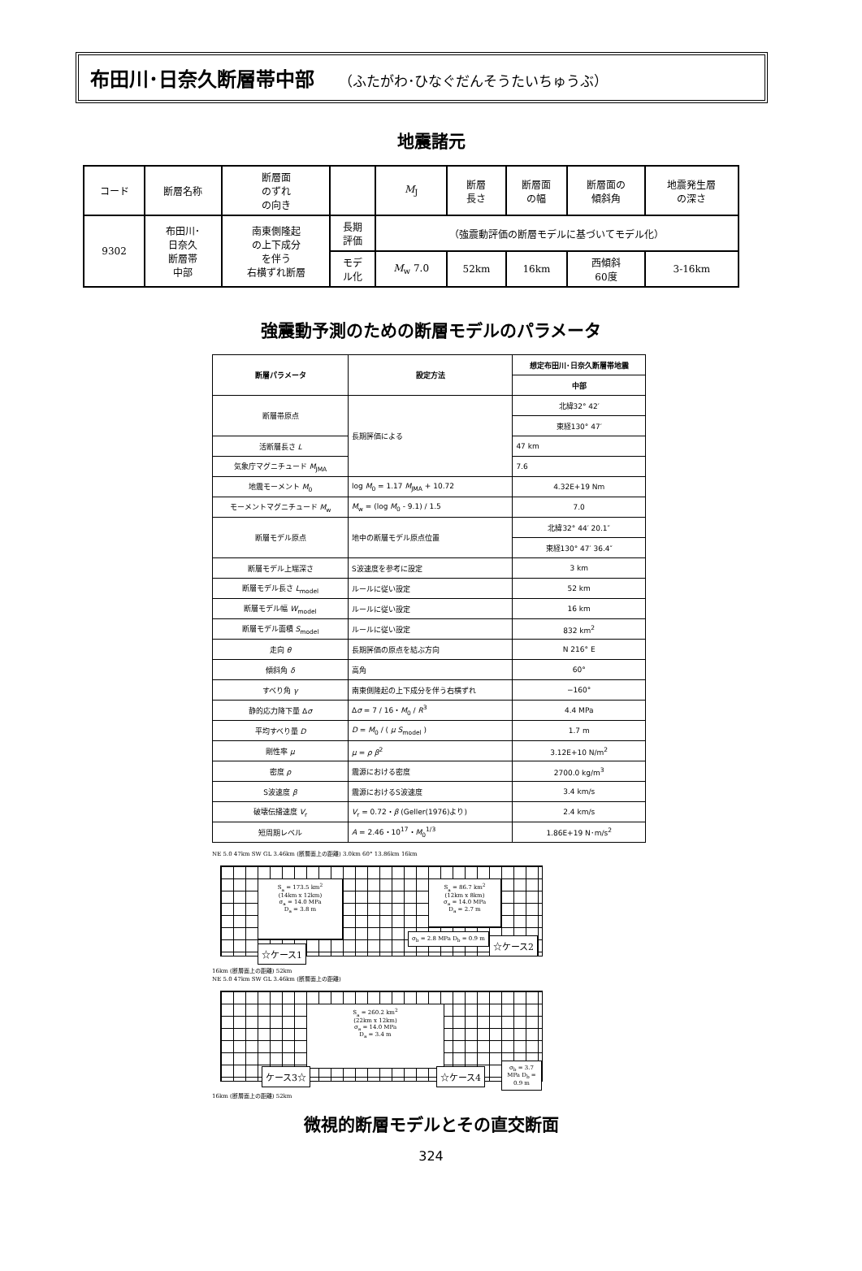布田川･日奈久断層帯中部 （ふたがわ･ひなぐだんそうたいちゅうぶ）
地震諸元
| コード | 断層名称 | 断層面 のずれ の向き | | M<sub>J</sub> | 断層 長さ | 断層面 の幅 | 断層面の 傾斜角 | 地震発生層 の深さ |
| --- | --- | --- | --- | --- | --- | --- | --- | --- |
| 9302 | 布田川･ 日奈久 断層帯 中部 | 南東側隆起 の上下成分 を伴う 右横ずれ断層 | 長期 評価 | （強震動評価の断層モデルに基づいてモデル化） | | | | |
| | | | モデ ル化 | M<sub>w</sub> 7.0 | 52km | 16km | 西傾斜 60度 | 3-16km |
強震動予測のための断層モデルのパラメータ
| 断層パラメータ | 設定方法 | 想定布田川･日奈久断層帯地震 |
| --- | --- | --- |
| | | 中部 |
| 断層帯原点 | 長期評価による | 北緯32° 42′ |
| | | 東経130° 47′ |
| 活断層長さ L | | 47 km |
| 気象庁マグニチュード M<sub>JMA</sub> | | 7.6 |
| 地震モーメント M<sub>0</sub> | log M<sub>0</sub> = 1.17 M<sub>JMA</sub> + 10.72 | 4.32E+19 Nm |
| モーメントマグニチュード M<sub>w</sub> | M<sub>w</sub> = (log M<sub>0</sub> - 9.1) / 1.5 | 7.0 |
| 断層モデル原点 | 地中の断層モデル原点位置 | 北緯32° 44′ 20.1″ |
| | | 東経130° 47′ 36.4″ |
| 断層モデル上端深さ | S波速度を参考に設定 | 3 km |
| 断層モデル長さ L<sub>model</sub> | ルールに従い設定 | 52 km |
| 断層モデル幅 W<sub>model</sub> | ルールに従い設定 | 16 km |
| 断層モデル面積 S<sub>model</sub> | ルールに従い設定 | 832 km<sup>2</sup> |
| 走向 θ | 長期評価の原点を結ぶ方向 | N 216° E |
| 傾斜角 δ | 高角 | 60° |
| すべり角 γ | 南東側隆起の上下成分を伴う右横ずれ | −160° |
| 静的応力降下量 Δ σ | Δ σ = 7 / 16・ M<sub>0</sub> / R<sup>3</sup> | 4.4 MPa |
| 平均すべり量 D | D = M<sub>0</sub> / ( μ S<sub>model</sub> ) | 1.7 m |
| 剛性率 μ | μ = ρ β<sup>2</sup> | 3.12E+10 N/m<sup>2</sup> |
| 密度 ρ | 震源における密度 | 2700.0 kg/m<sup>3</sup> |
| S波速度 β | 震源におけるS波速度 | 3.4 km/s |
| 破壊伝播速度 V<sub>r</sub> | V<sub>r</sub> = 0.72・ β (Geller(1976)より) | 2.4 km/s |
| 短周期レベル | A = 2.46・10<sup>17</sup>・ M<sub>0</sub><sup>1/3</sup> | 1.86E+19 N･m/s<sup>2</sup> |
NE 5.0 47km SW GL 3.46km (断層面上の距離) 3.0km 60° 13.86km 16km
S<sub>a</sub> = 173.5 km<sup>2</sup>
(14km x 12km)
σ<sub>a</sub> = 14.0 MPa
D<sub>a</sub> = 3.8 m
S<sub>a</sub> = 86.7 km<sup>2</sup>
(12km x 8km)
σ<sub>a</sub> = 14.0 MPa
D<sub>a</sub> = 2.7 m
σ<sub>b</sub> = 2.8 MPa D<sub>b</sub> = 0.9 m
☆ケース1
☆ケース2
16km (断層面上の距離) 52km
NE 5.0 47km SW GL 3.46km (断層面上の距離)
S<sub>a</sub> = 260.2 km<sup>2</sup>
(22km x 12km)
σ<sub>a</sub> = 14.0 MPa
D<sub>a</sub> = 3.4 m
σ<sub>b</sub> = 3.7 MPa D<sub>b</sub> = 0.9 m
ケース3☆ ☆ケース4
16km (断層面上の距離) 52km
微視的断層モデルとその直交断面
324